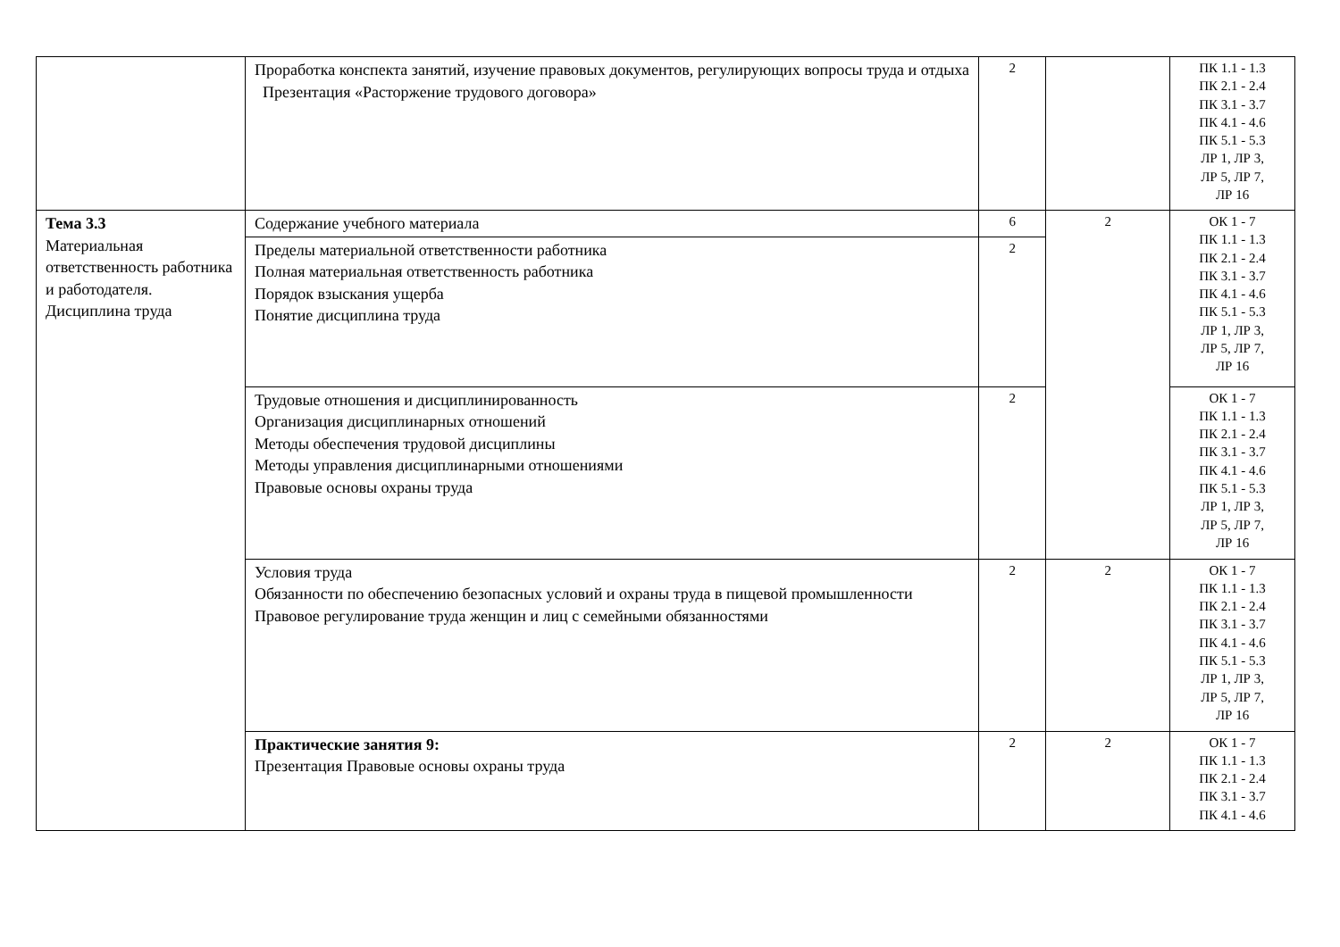| | Проработка конспекта занятий, изучение правовых документов, регулирующих вопросы труда и отдыха Презентация «Расторжение трудового договора» | 2 | | ПК 1.1 - 1.3 ПК 2.1 - 2.4 ПК 3.1 - 3.7 ПК 4.1 - 4.6 ПК 5.1 - 5.3 ЛР 1, ЛР 3, ЛР 5, ЛР 7, ЛР 16 |
| Тема 3.3 Материальная ответственность работника и работодателя. Дисциплина труда | Содержание учебного материала | 6 | 2 | ОК 1 - 7 ПК 1.1 - 1.3 ПК 2.1 - 2.4 ПК 3.1 - 3.7 ПК 4.1 - 4.6 ПК 5.1 - 5.3 ЛР 1, ЛР 3, ЛР 5, ЛР 7, ЛР 16 |
| | Пределы материальной ответственности работника Полная материальная ответственность работника Порядок взыскания ущерба Понятие дисциплина труда | 2 | | |
| | Трудовые отношения и дисциплинированность Организация дисциплинарных отношений Методы обеспечения трудовой дисциплины Методы управления дисциплинарными отношениями Правовые основы охраны труда | 2 | | ОК 1 - 7 ПК 1.1 - 1.3 ПК 2.1 - 2.4 ПК 3.1 - 3.7 ПК 4.1 - 4.6 ПК 5.1 - 5.3 ЛР 1, ЛР 3, ЛР 5, ЛР 7, ЛР 16 |
| | Условия труда Обязанности по обеспечению безопасных условий и охраны труда в пищевой промышленности Правовое регулирование труда женщин и лиц с семейными обязанностями | 2 | 2 | ОК 1 - 7 ПК 1.1 - 1.3 ПК 2.1 - 2.4 ПК 3.1 - 3.7 ПК 4.1 - 4.6 ПК 5.1 - 5.3 ЛР 1, ЛР 3, ЛР 5, ЛР 7, ЛР 16 |
| | Практические занятия 9: Презентация Правовые основы охраны труда | 2 | 2 | ОК 1 - 7 ПК 1.1 - 1.3 ПК 2.1 - 2.4 ПК 3.1 - 3.7 ПК 4.1 - 4.6 |